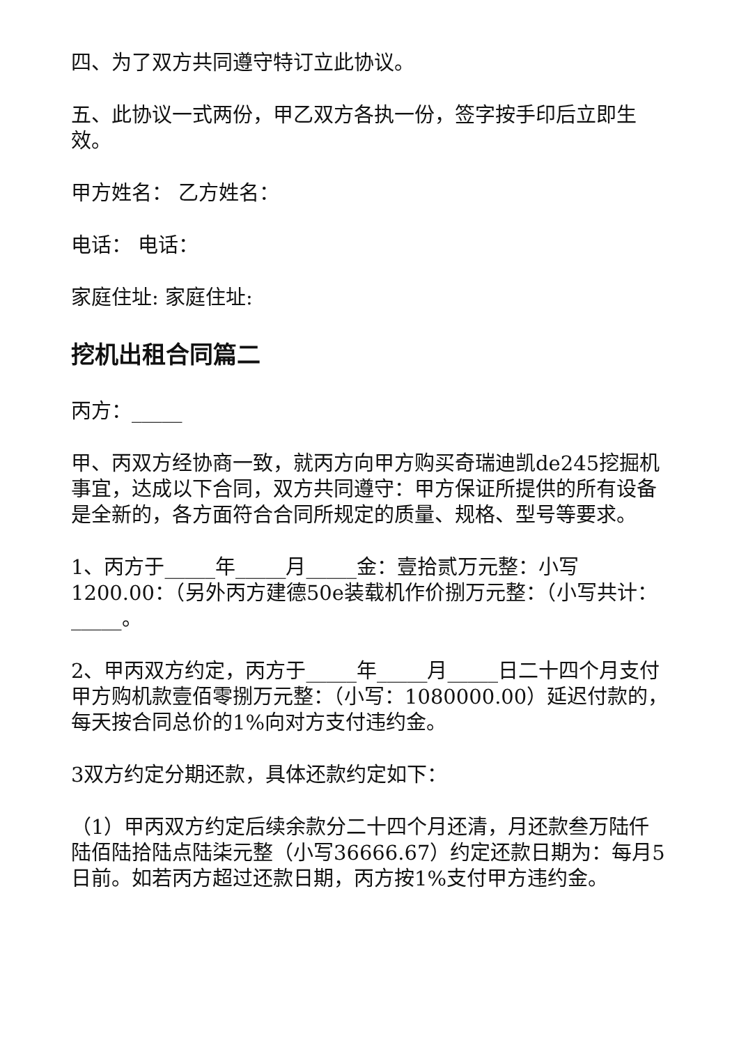四、为了双方共同遵守特订立此协议。
五、此协议一式两份，甲乙双方各执一份，签字按手印后立即生效。
甲方姓名： 乙方姓名：
电话： 电话：
家庭住址: 家庭住址:
挖机出租合同篇二
丙方：_____
甲、丙双方经协商一致，就丙方向甲方购买奇瑞迪凯de245挖掘机事宜，达成以下合同，双方共同遵守：甲方保证所提供的所有设备是全新的，各方面符合合同所规定的质量、规格、型号等要求。
1、丙方于_____年_____月_____金：壹拾贰万元整：小写1200.00：（另外丙方建德50e装载机作价捌万元整：（小写共计：_____。
2、甲丙双方约定，丙方于_____年_____月_____日二十四个月支付甲方购机款壹佰零捌万元整：（小写：1080000.00）延迟付款的，每天按合同总价的1%向对方支付违约金。
3双方约定分期还款，具体还款约定如下：
（1）甲丙双方约定后续余款分二十四个月还清，月还款叁万陆仟陆佰陆拾陆点陆柒元整（小写36666.67）约定还款日期为：每月5日前。如若丙方超过还款日期，丙方按1%支付甲方违约金。